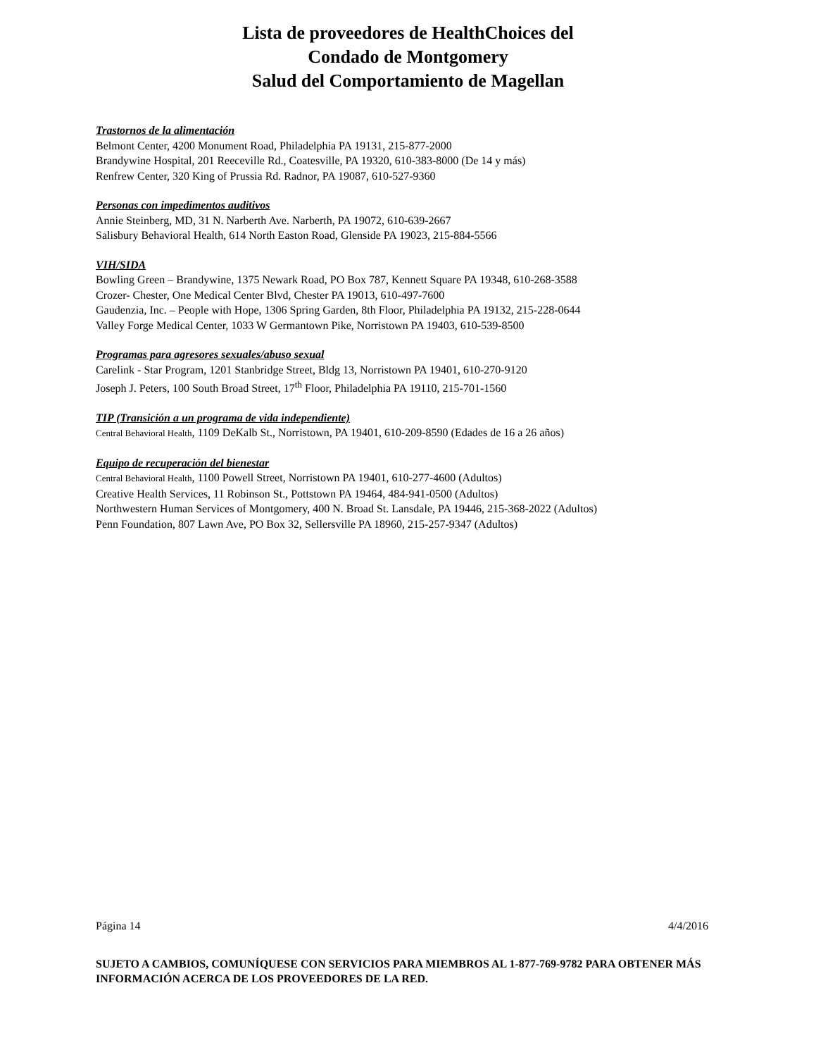Lista de proveedores de HealthChoices del
Condado de Montgomery
Salud del Comportamiento de Magellan
Trastornos de la alimentación
Belmont Center, 4200 Monument Road, Philadelphia PA 19131, 215-877-2000
Brandywine Hospital, 201 Reeceville Rd., Coatesville, PA 19320, 610-383-8000 (De 14 y más)
Renfrew Center, 320 King of Prussia Rd. Radnor, PA 19087, 610-527-9360
Personas con impedimentos auditivos
Annie Steinberg, MD, 31 N. Narberth Ave. Narberth, PA 19072, 610-639-2667
Salisbury Behavioral Health, 614 North Easton Road, Glenside PA 19023, 215-884-5566
VIH/SIDA
Bowling Green – Brandywine, 1375 Newark Road, PO Box 787, Kennett Square PA 19348, 610-268-3588
Crozer- Chester, One Medical Center Blvd, Chester PA 19013, 610-497-7600
Gaudenzia, Inc. – People with Hope, 1306 Spring Garden, 8th Floor, Philadelphia PA 19132, 215-228-0644
Valley Forge Medical Center, 1033 W Germantown Pike, Norristown PA 19403, 610-539-8500
Programas para agresores sexuales/abuso sexual
Carelink - Star Program, 1201 Stanbridge Street, Bldg 13, Norristown PA 19401, 610-270-9120
Joseph J. Peters, 100 South Broad Street, 17<sup>th</sup> Floor, Philadelphia PA 19110, 215-701-1560
TIP (Transición a un programa de vida independiente)
Central Behavioral Health, 1109 DeKalb St., Norristown, PA 19401, 610-209-8590 (Edades de 16 a 26 años)
Equipo de recuperación del bienestar
Central Behavioral Health, 1100 Powell Street, Norristown PA 19401, 610-277-4600 (Adultos)
Creative Health Services, 11 Robinson St., Pottstown PA 19464, 484-941-0500 (Adultos)
Northwestern Human Services of Montgomery, 400 N. Broad St. Lansdale, PA 19446, 215-368-2022 (Adultos)
Penn Foundation, 807 Lawn Ave, PO Box 32, Sellersville PA 18960, 215-257-9347 (Adultos)
Página 14 4/4/2016
SUJETO A CAMBIOS, COMUNÍQUESE CON SERVICIOS PARA MIEMBROS AL 1-877-769-9782 PARA OBTENER MÁS INFORMACIÓN ACERCA DE LOS PROVEEDORES DE LA RED.